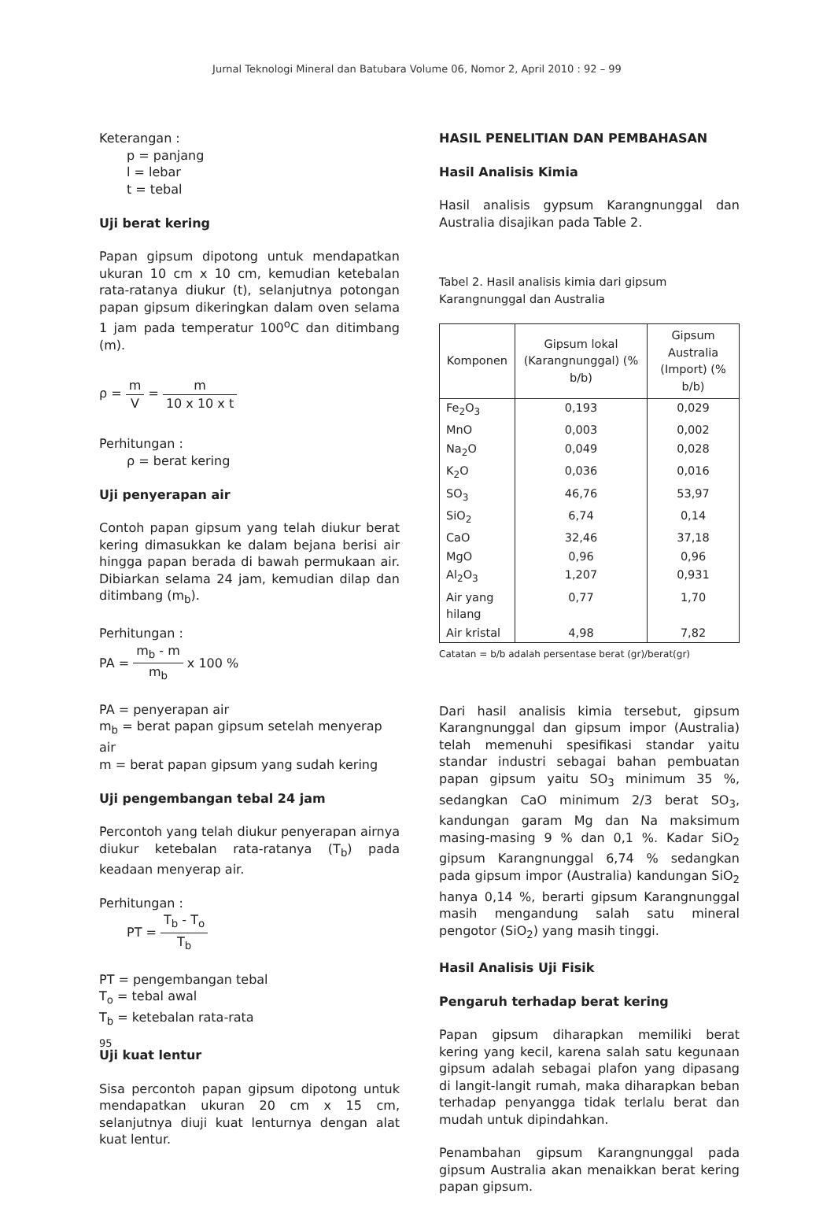Jurnal Teknologi Mineral dan Batubara Volume 06, Nomor 2, April 2010 : 92 – 99
Keterangan :
p = panjang
l = lebar
t = tebal
Uji berat kering
Papan gipsum dipotong untuk mendapatkan ukuran 10 cm x 10 cm, kemudian ketebalan rata-ratanya diukur (t), selanjutnya potongan papan gipsum dikeringkan dalam oven selama 1 jam pada temperatur 100<sup>o</sup>C dan ditimbang (m).
ρ = m V = m 10 x 10 x t
Perhitungan :
ρ = berat kering
Uji penyerapan air
Contoh papan gipsum yang telah diukur berat kering dimasukkan ke dalam bejana berisi air hingga papan berada di bawah permukaan air. Dibiarkan selama 24 jam, kemudian dilap dan ditimbang (m<sub>b</sub>).
Perhitungan :
PA = m<sub>b</sub> - m m<sub>b</sub> x 100 %
PA = penyerapan air
m<sub>b</sub> = berat papan gipsum setelah menyerap air
m = berat papan gipsum yang sudah kering
Uji pengembangan tebal 24 jam
Percontoh yang telah diukur penyerapan airnya diukur ketebalan rata-ratanya (T<sub>b</sub>) pada keadaan menyerap air.
Perhitungan :
PT = T<sub>b</sub> - T<sub>o</sub> T<sub>b</sub>
PT = pengembangan tebal
T<sub>o</sub> = tebal awal
T<sub>b</sub> = ketebalan rata-rata
Uji kuat lentur
Sisa percontoh papan gipsum dipotong untuk mendapatkan ukuran 20 cm x 15 cm, selanjutnya diuji kuat lenturnya dengan alat kuat lentur.
HASIL PENELITIAN DAN PEMBAHASAN
Hasil Analisis Kimia
Hasil analisis gypsum Karangnunggal dan Australia disajikan pada Table 2.
Tabel 2. Hasil analisis kimia dari gipsum Karangnunggal dan Australia
| Komponen | Gipsum lokal (Karangnunggal) (% b/b) | Gipsum Australia (Import) (% b/b) |
| --- | --- | --- |
| Fe<sub>2</sub>O<sub>3</sub> | 0,193 | 0,029 |
| MnO | 0,003 | 0,002 |
| Na<sub>2</sub>O | 0,049 | 0,028 |
| K<sub>2</sub>O | 0,036 | 0,016 |
| SO<sub>3</sub> | 46,76 | 53,97 |
| SiO<sub>2</sub> | 6,74 | 0,14 |
| CaO | 32,46 | 37,18 |
| MgO | 0,96 | 0,96 |
| Al<sub>2</sub>O<sub>3</sub> | 1,207 | 0,931 |
| Air yang hilang | 0,77 | 1,70 |
| Air kristal | 4,98 | 7,82 |
Catatan = b/b adalah persentase berat (gr)/berat(gr)
Dari hasil analisis kimia tersebut, gipsum Karangnunggal dan gipsum impor (Australia) telah memenuhi spesifikasi standar yaitu standar industri sebagai bahan pembuatan papan gipsum yaitu SO<sub>3</sub> minimum 35 %, sedangkan CaO minimum 2/3 berat SO<sub>3</sub>, kandungan garam Mg dan Na maksimum masing-masing 9 % dan 0,1 %. Kadar SiO<sub>2</sub> gipsum Karangnunggal 6,74 % sedangkan pada gipsum impor (Australia) kandungan SiO<sub>2</sub> hanya 0,14 %, berarti gipsum Karangnunggal masih mengandung salah satu mineral pengotor (SiO<sub>2</sub>) yang masih tinggi.
Hasil Analisis Uji Fisik
Pengaruh terhadap berat kering
Papan gipsum diharapkan memiliki berat kering yang kecil, karena salah satu kegunaan gipsum adalah sebagai plafon yang dipasang di langit-langit rumah, maka diharapkan beban terhadap penyangga tidak terlalu berat dan mudah untuk dipindahkan.
Penambahan gipsum Karangnunggal pada gipsum Australia akan menaikkan berat kering papan gipsum.
95